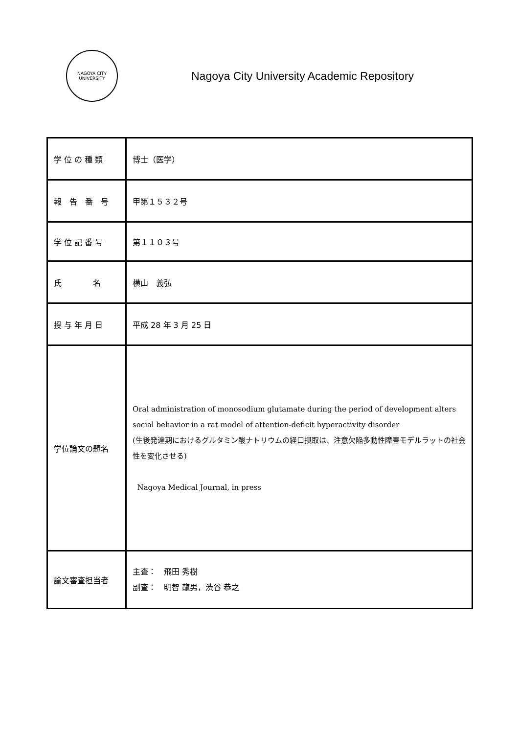NAGOYA CITY
UNIVERSITY
Nagoya City University Academic Repository
| 学 位 の 種 類 | 博士（医学） |
| 報 告 番 号 | 甲第１５３２号 |
| 学 位 記 番 号 | 第１１０３号 |
| 氏 名 | 横山 義弘 |
| 授 与 年 月 日 | 平成 28 年 3 月 25 日 |
| 学位論文の題名 | Oral administration of monosodium glutamate during the period of development alters social behavior in a rat model of attention-deficit hyperactivity disorder (生後発達期におけるグルタミン酸ナトリウムの経口摂取は、注意欠陥多動性障害モデルラットの社会性を変化させる) Nagoya Medical Journal, in press |
| 論文審査担当者 | 主査： 飛田 秀樹 副査： 明智 龍男，渋谷 恭之 |